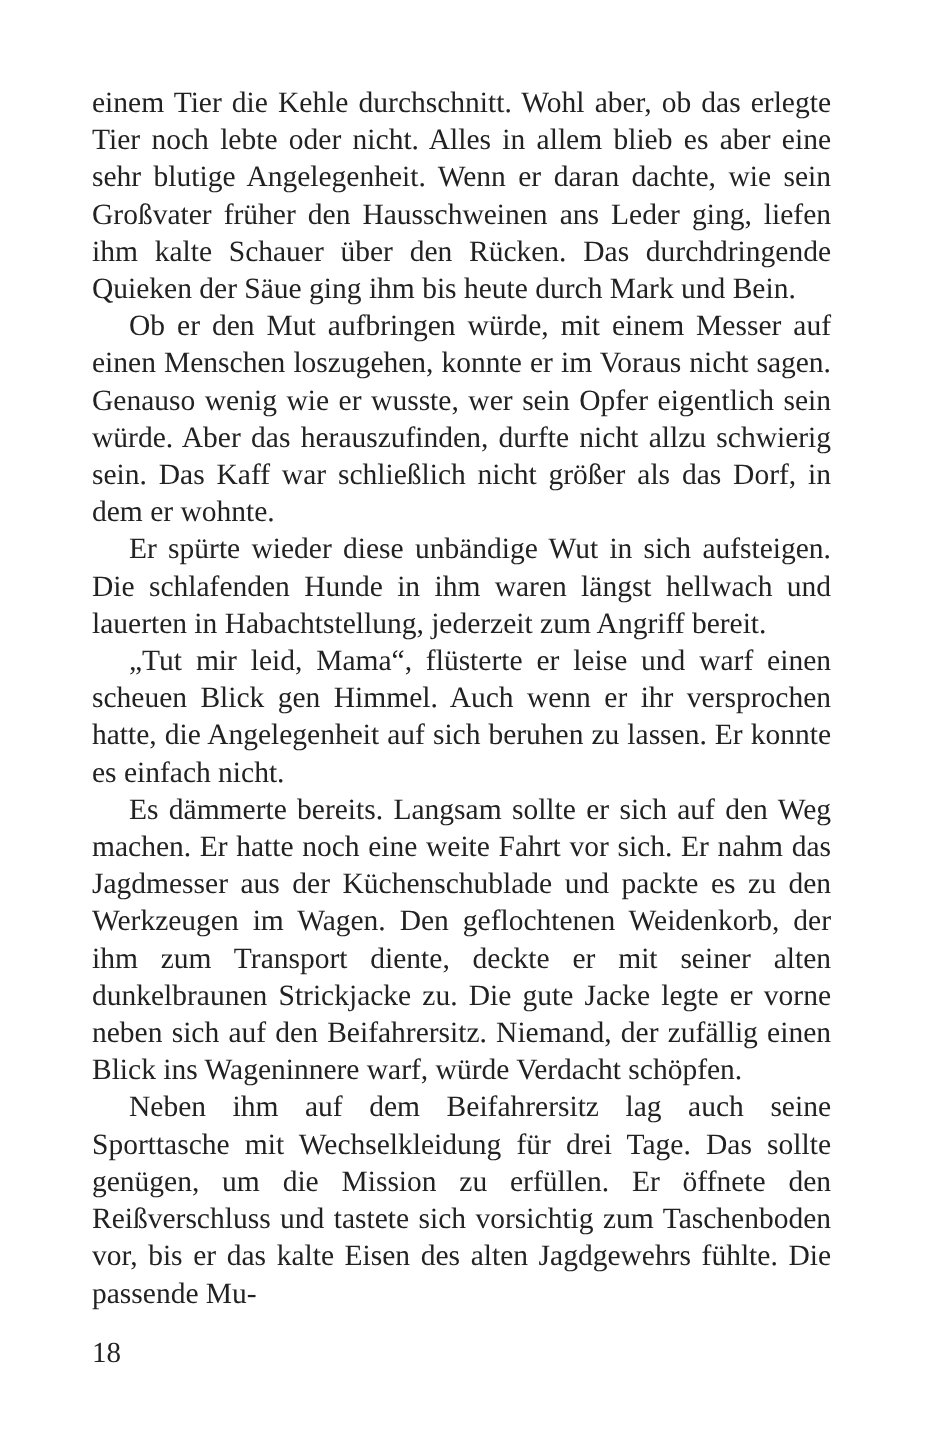einem Tier die Kehle durchschnitt. Wohl aber, ob das erlegte Tier noch lebte oder nicht. Alles in allem blieb es aber eine sehr blutige Angelegenheit. Wenn er daran dachte, wie sein Großvater früher den Hausschweinen ans Leder ging, liefen ihm kalte Schauer über den Rücken. Das durchdringende Quieken der Säue ging ihm bis heute durch Mark und Bein.
Ob er den Mut aufbringen würde, mit einem Messer auf einen Menschen loszugehen, konnte er im Voraus nicht sagen. Genauso wenig wie er wusste, wer sein Opfer eigentlich sein würde. Aber das herauszufinden, durfte nicht allzu schwierig sein. Das Kaff war schließlich nicht größer als das Dorf, in dem er wohnte.
Er spürte wieder diese unbändige Wut in sich aufsteigen. Die schlafenden Hunde in ihm waren längst hellwach und lauerten in Habachtstellung, jederzeit zum Angriff bereit.
„Tut mir leid, Mama“, flüsterte er leise und warf einen scheuen Blick gen Himmel. Auch wenn er ihr versprochen hatte, die Angelegenheit auf sich beruhen zu lassen. Er konnte es einfach nicht.
Es dämmerte bereits. Langsam sollte er sich auf den Weg machen. Er hatte noch eine weite Fahrt vor sich. Er nahm das Jagdmesser aus der Küchenschublade und packte es zu den Werkzeugen im Wagen. Den geflochtenen Weidenkorb, der ihm zum Transport diente, deckte er mit seiner alten dunkelbraunen Strickjacke zu. Die gute Jacke legte er vorne neben sich auf den Beifahrersitz. Niemand, der zufällig einen Blick ins Wageninnere warf, würde Verdacht schöpfen.
Neben ihm auf dem Beifahrersitz lag auch seine Sporttasche mit Wechselkleidung für drei Tage. Das sollte genügen, um die Mission zu erfüllen. Er öffnete den Reißverschluss und tastete sich vorsichtig zum Taschenboden vor, bis er das kalte Eisen des alten Jagdgewehrs fühlte. Die passende Mu-
18